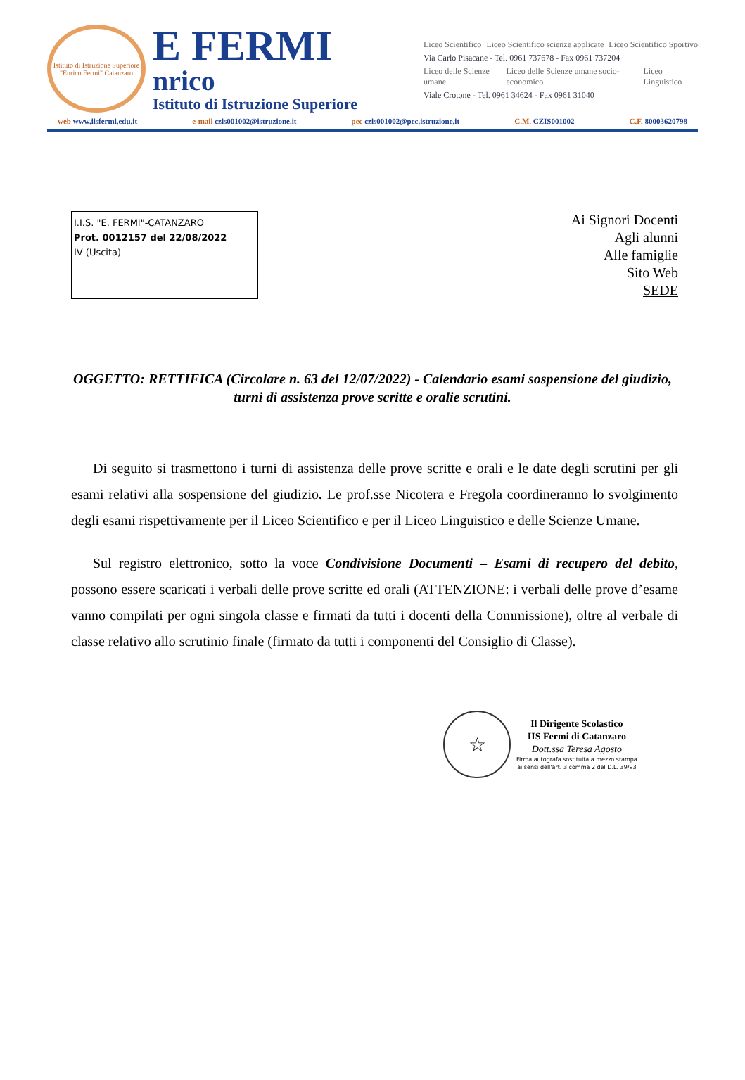Istituto di Istruzione Superiore "Enrico Fermi" Catanzaro
E FERMI
nrico
Istituto di Istruzione Superiore
Liceo Scientifico Liceo Scientifico scienze applicate Liceo Scientifico Sportivo
Via Carlo Pisacane - Tel. 0961 737678 - Fax 0961 737204
Liceo delle Scienze umane Liceo delle Scienze umane socio-economico Liceo Linguistico
Viale Crotone - Tel. 0961 34624 - Fax 0961 31040
web www.iisfermi.edu.it e-mail czis001002@istruzione.it pec czis001002@pec.istruzione.it C.M. CZIS001002 C.F. 80003620798
I.I.S. "E. FERMI"-CATANZARO
Prot. 0012157 del 22/08/2022
IV (Uscita)
Ai Signori Docenti
Agli alunni
Alle famiglie
Sito Web
SEDE
OGGETTO: RETTIFICA (Circolare n. 63 del 12/07/2022) - Calendario esami sospensione del giudizio, turni di assistenza prove scritte e oralie scrutini.
Di seguito si trasmettono i turni di assistenza delle prove scritte e orali e le date degli scrutini per gli esami relativi alla sospensione del giudizio. Le prof.sse Nicotera e Fregola coordineranno lo svolgimento degli esami rispettivamente per il Liceo Scientifico e per il Liceo Linguistico e delle Scienze Umane.
Sul registro elettronico, sotto la voce Condivisione Documenti – Esami di recupero del debito, possono essere scaricati i verbali delle prove scritte ed orali (ATTENZIONE: i verbali delle prove d’esame vanno compilati per ogni singola classe e firmati da tutti i docenti della Commissione), oltre al verbale di classe relativo allo scrutinio finale (firmato da tutti i componenti del Consiglio di Classe).
☆
Il Dirigente Scolastico
IIS Fermi di Catanzaro
Dott.ssa Teresa Agosto
Firma autografa sostituita a mezzo stampa
ai sensi dell'art. 3 comma 2 del D.L. 39/93